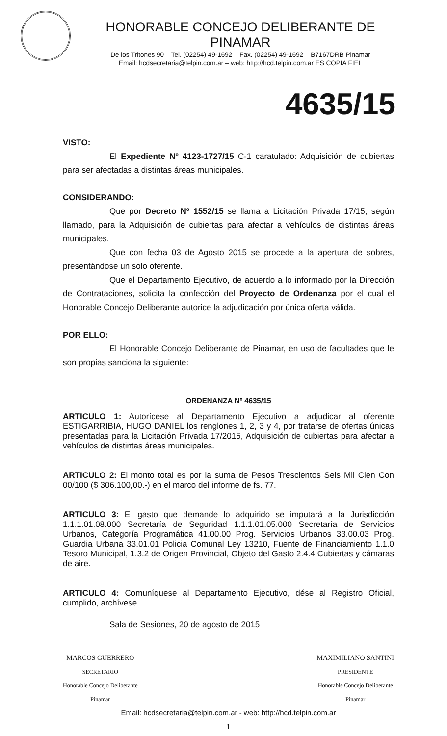HONORABLE CONCEJO DELIBERANTE DE PINAMAR
De los Tritones 90 – Tel. (02254) 49-1692 – Fax. (02254) 49-1692 – B7167DRB Pinamar
Email: hcdsecretaria@telpin.com.ar – web: http://hcd.telpin.com.ar ES COPIA FIEL
4635/15
VISTO:
El Expediente Nº 4123-1727/15 C-1 caratulado: Adquisición de cubiertas para ser afectadas a distintas áreas municipales.
CONSIDERANDO:
Que por Decreto Nº 1552/15 se llama a Licitación Privada 17/15, según llamado, para la Adquisición de cubiertas para afectar a vehículos de distintas áreas municipales.
Que con fecha 03 de Agosto 2015 se procede a la apertura de sobres, presentándose un solo oferente.
Que el Departamento Ejecutivo, de acuerdo a lo informado por la Dirección de Contrataciones, solicita la confección del Proyecto de Ordenanza por el cual el Honorable Concejo Deliberante autorice la adjudicación por única oferta válida.
POR ELLO:
El Honorable Concejo Deliberante de Pinamar, en uso de facultades que le son propias sanciona la siguiente:
ORDENANZA Nº 4635/15
ARTICULO 1: Autorícese al Departamento Ejecutivo a adjudicar al oferente ESTIGARRIBIA, HUGO DANIEL los renglones 1, 2, 3 y 4, por tratarse de ofertas únicas presentadas para la Licitación Privada 17/2015, Adquisición de cubiertas para afectar a vehículos de distintas áreas municipales.
ARTICULO 2: El monto total es por la suma de Pesos Trescientos Seis Mil Cien Con 00/100 ($ 306.100,00.-) en el marco del informe de fs. 77.
ARTICULO 3: El gasto que demande lo adquirido se imputará a la Jurisdicción 1.1.1.01.08.000 Secretaría de Seguridad 1.1.1.01.05.000 Secretaría de Servicios Urbanos, Categoría Programática 41.00.00 Prog. Servicios Urbanos 33.00.03 Prog. Guardia Urbana 33.01.01 Policia Comunal Ley 13210, Fuente de Financiamiento 1.1.0 Tesoro Municipal, 1.3.2 de Origen Provincial, Objeto del Gasto 2.4.4 Cubiertas y cámaras de aire.
ARTICULO 4: Comuníquese al Departamento Ejecutivo, dése al Registro Oficial, cumplido, archívese.
Sala de Sesiones, 20 de agosto de 2015
MARCOS GUERRERO
SECRETARIO
Honorable Concejo Deliberante
Pinamar
MAXIMILIANO SANTINI
PRESIDENTE
Honorable Concejo Deliberante
Pinamar
Email: hcdsecretaria@telpin.com.ar - web: http://hcd.telpin.com.ar
1